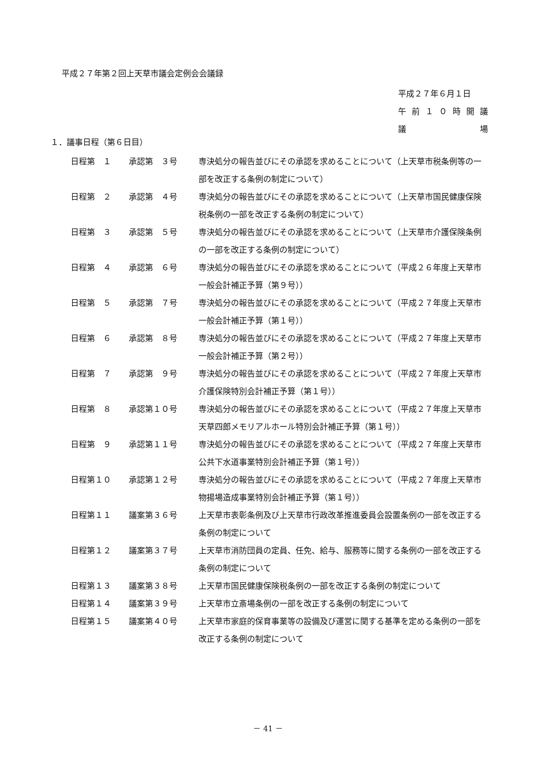平成２７年第２回上天草市議会定例会会議録
平成２７年６月１日
午前 １０ 時開議
議 場
１．議事日程（第６日目）
| 日程第 １ | 承認第 ３号 | 専決処分の報告並びにその承認を求めることについて（上天草市税条例等の一部を改正する条例の制定について） |
| 日程第 ２ | 承認第 ４号 | 専決処分の報告並びにその承認を求めることについて（上天草市国民健康保険税条例の一部を改正する条例の制定について） |
| 日程第 ３ | 承認第 ５号 | 専決処分の報告並びにその承認を求めることについて（上天草市介護保険条例の一部を改正する条例の制定について） |
| 日程第 ４ | 承認第 ６号 | 専決処分の報告並びにその承認を求めることについて（平成２６年度上天草市一般会計補正予算（第９号）） |
| 日程第 ５ | 承認第 ７号 | 専決処分の報告並びにその承認を求めることについて（平成２７年度上天草市一般会計補正予算（第１号）） |
| 日程第 ６ | 承認第 ８号 | 専決処分の報告並びにその承認を求めることについて（平成２７年度上天草市一般会計補正予算（第２号）） |
| 日程第 ７ | 承認第 ９号 | 専決処分の報告並びにその承認を求めることについて（平成２７年度上天草市介護保険特別会計補正予算（第１号）） |
| 日程第 ８ | 承認第１０号 | 専決処分の報告並びにその承認を求めることについて（平成２７年度上天草市天草四郎メモリアルホール特別会計補正予算（第１号）） |
| 日程第 ９ | 承認第１１号 | 専決処分の報告並びにその承認を求めることについて（平成２７年度上天草市公共下水道事業特別会計補正予算（第１号）） |
| 日程第１０ | 承認第１２号 | 専決処分の報告並びにその承認を求めることについて（平成２７年度上天草市物揚場造成事業特別会計補正予算（第１号）） |
| 日程第１１ | 議案第３６号 | 上天草市表彰条例及び上天草市行政改革推進委員会設置条例の一部を改正する条例の制定について |
| 日程第１２ | 議案第３７号 | 上天草市消防団員の定員、任免、給与、服務等に関する条例の一部を改正する条例の制定について |
| 日程第１３ | 議案第３８号 | 上天草市国民健康保険税条例の一部を改正する条例の制定について |
| 日程第１４ | 議案第３９号 | 上天草市立斎場条例の一部を改正する条例の制定について |
| 日程第１５ | 議案第４０号 | 上天草市家庭的保育事業等の設備及び運営に関する基準を定める条例の一部を改正する条例の制定について |
－ 41 －